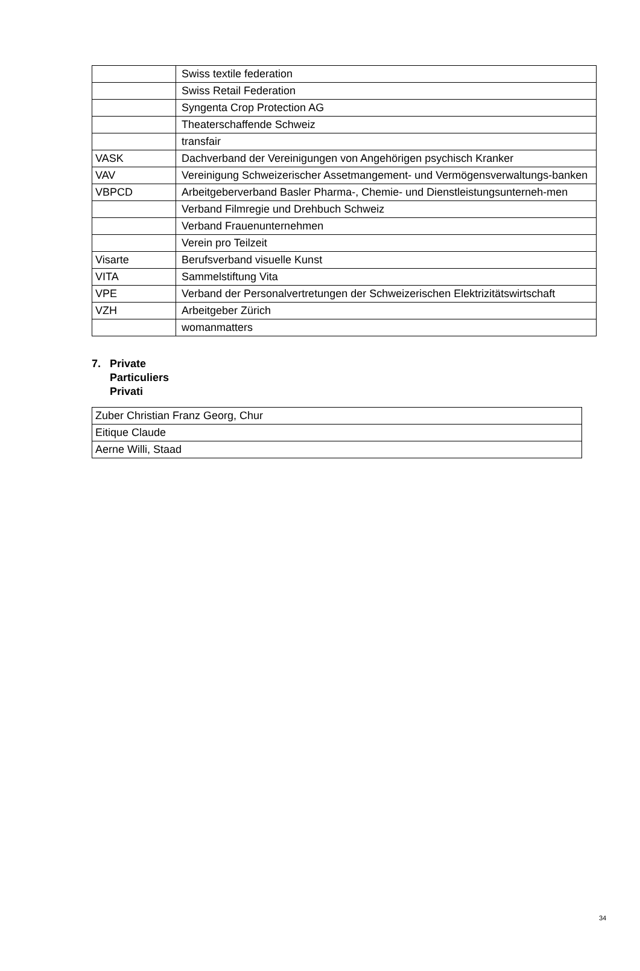| | Swiss textile federation |
| | Swiss Retail Federation |
| | Syngenta Crop Protection AG |
| | Theaterschaffende Schweiz |
| | transfair |
| VASK | Dachverband der Vereinigungen von Angehörigen psychisch Kranker |
| VAV | Vereinigung Schweizerischer Assetmangement- und Vermögensverwaltungs-banken |
| VBPCD | Arbeitgeberverband Basler Pharma-, Chemie- und Dienstleistungsunterneh-men |
| | Verband Filmregie und Drehbuch Schweiz |
| | Verband Frauenunternehmen |
| | Verein pro Teilzeit |
| Visarte | Berufsverband visuelle Kunst |
| VITA | Sammelstiftung Vita |
| VPE | Verband der Personalvertretungen der Schweizerischen Elektrizitätswirtschaft |
| VZH | Arbeitgeber Zürich |
| | womanmatters |
7. Private
Particuliers
Privati
| Zuber Christian Franz Georg, Chur |
| Eitique Claude |
| Aerne Willi, Staad |
34